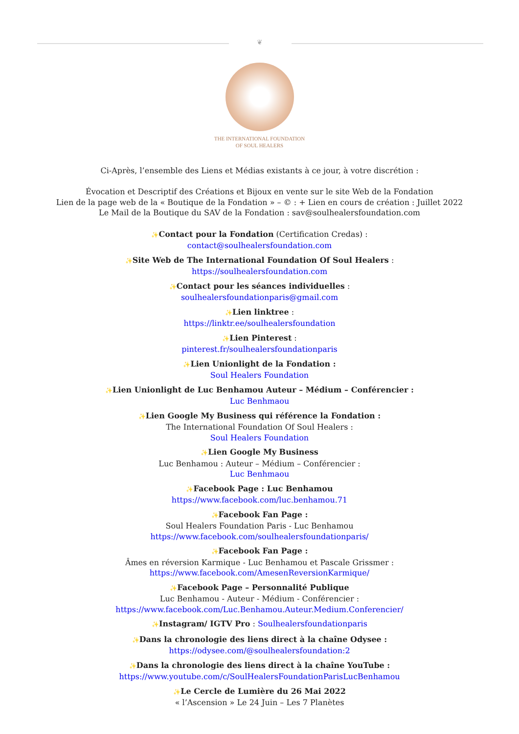❦
THE INTERNATIONAL FOUNDATION
OF SOUL HEALERS
Ci-Après, l’ensemble des Liens et Médias existants à ce jour, à votre discrétion :
Évocation et Descriptif des Créations et Bijoux en vente sur le site Web de la Fondation
Lien de la page web de la « Boutique de la Fondation » – © : + Lien en cours de création : Juillet 2022
Le Mail de la Boutique du SAV de la Fondation : sav@soulhealersfoundation.com
✨Contact pour la Fondation (Certification Credas) :
contact@soulhealersfoundation.com
✨Site Web de The International Foundation Of Soul Healers :
https://soulhealersfoundation.com
✨Contact pour les séances individuelles :
soulhealersfoundationparis@gmail.com
✨Lien linktree :
https://linktr.ee/soulhealersfoundation
✨Lien Pinterest :
pinterest.fr/soulhealersfoundationparis
✨Lien Unionlight de la Fondation :
Soul Healers Foundation
✨Lien Unionlight de Luc Benhamou Auteur – Médium – Conférencier :
Luc Benhmaou
✨Lien Google My Business qui référence la Fondation :
The International Foundation Of Soul Healers :
Soul Healers Foundation
✨Lien Google My Business
Luc Benhamou : Auteur – Médium – Conférencier :
Luc Benhmaou
✨Facebook Page : Luc Benhamou
https://www.facebook.com/luc.benhamou.71
✨Facebook Fan Page :
Soul Healers Foundation Paris - Luc Benhamou
https://www.facebook.com/soulhealersfoundationparis/
✨Facebook Fan Page :
Âmes en réversion Karmique - Luc Benhamou et Pascale Grissmer :
https://www.facebook.com/AmesenReversionKarmique/
✨Facebook Page – Personnalité Publique
Luc Benhamou - Auteur - Médium - Conférencier :
https://www.facebook.com/Luc.Benhamou.Auteur.Medium.Conferencier/
✨Instagram/ IGTV Pro : Soulhealersfoundationparis
✨Dans la chronologie des liens direct à la chaîne Odysee :
https://odysee.com/@soulhealersfoundation:2
✨Dans la chronologie des liens direct à la chaîne YouTube :
https://www.youtube.com/c/SoulHealersFoundationParisLucBenhamou
✨Le Cercle de Lumière du 26 Mai 2022
« l’Ascension » Le 24 Juin – Les 7 Planètes